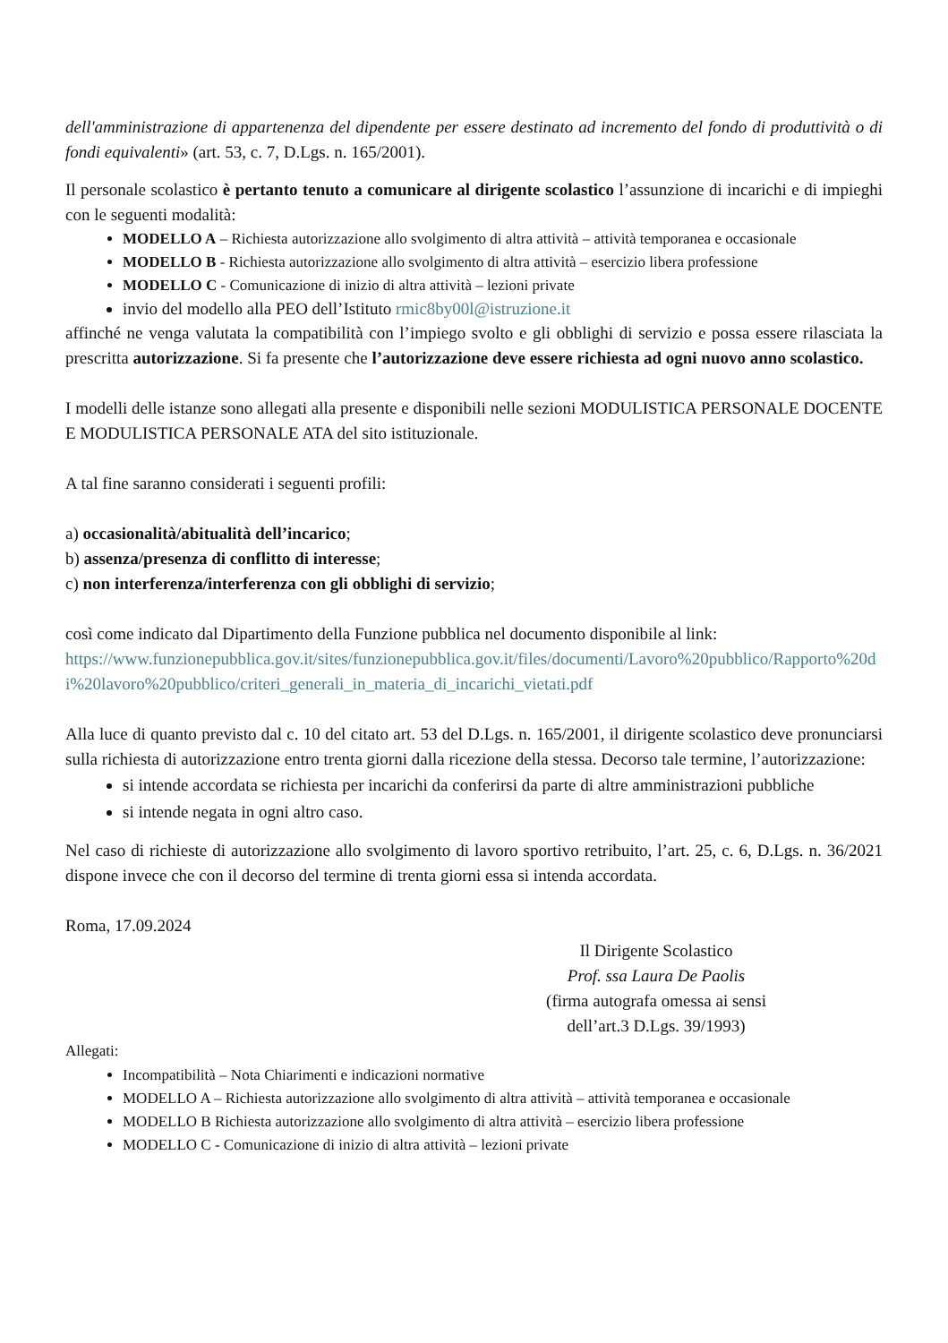dell'amministrazione di appartenenza del dipendente per essere destinato ad incremento del fondo di produttività o di fondi equivalenti» (art. 53, c. 7, D.Lgs. n. 165/2001).
Il personale scolastico è pertanto tenuto a comunicare al dirigente scolastico l’assunzione di incarichi e di impieghi con le seguenti modalità:
MODELLO A – Richiesta autorizzazione allo svolgimento di altra attività – attività temporanea e occasionale
MODELLO B - Richiesta autorizzazione allo svolgimento di altra attività – esercizio libera professione
MODELLO C - Comunicazione di inizio di altra attività – lezioni private
invio del modello alla PEO dell’Istituto rmic8by00l@istruzione.it
affinché ne venga valutata la compatibilità con l’impiego svolto e gli obblighi di servizio e possa essere rilasciata la prescritta autorizzazione. Si fa presente che l’autorizzazione deve essere richiesta ad ogni nuovo anno scolastico.
I modelli delle istanze sono allegati alla presente e disponibili nelle sezioni MODULISTICA PERSONALE DOCENTE E MODULISTICA PERSONALE ATA del sito istituzionale.
A tal fine saranno considerati i seguenti profili:
a) occasionalità/abitualità dell’incarico;
b) assenza/presenza di conflitto di interesse;
c) non interferenza/interferenza con gli obblighi di servizio;
così come indicato dal Dipartimento della Funzione pubblica nel documento disponibile al link:
https://www.funzionepubblica.gov.it/sites/funzionepubblica.gov.it/files/documenti/Lavoro%20pubblico/Rapporto%20di%20lavoro%20pubblico/criteri_generali_in_materia_di_incarichi_vietati.pdf
Alla luce di quanto previsto dal c. 10 del citato art. 53 del D.Lgs. n. 165/2001, il dirigente scolastico deve pronunciarsi sulla richiesta di autorizzazione entro trenta giorni dalla ricezione della stessa. Decorso tale termine, l’autorizzazione:
si intende accordata se richiesta per incarichi da conferirsi da parte di altre amministrazioni pubbliche
si intende negata in ogni altro caso.
Nel caso di richieste di autorizzazione allo svolgimento di lavoro sportivo retribuito, l’art. 25, c. 6, D.Lgs. n. 36/2021 dispone invece che con il decorso del termine di trenta giorni essa si intenda accordata.
Roma, 17.09.2024
Il Dirigente Scolastico
Prof. ssa Laura De Paolis
(firma autografa omessa ai sensi
dell’art.3 D.Lgs. 39/1993)
Allegati:
Incompatibilità – Nota Chiarimenti e indicazioni normative
MODELLO A – Richiesta autorizzazione allo svolgimento di altra attività – attività temporanea e occasionale
MODELLO B Richiesta autorizzazione allo svolgimento di altra attività – esercizio libera professione
MODELLO C - Comunicazione di inizio di altra attività – lezioni private